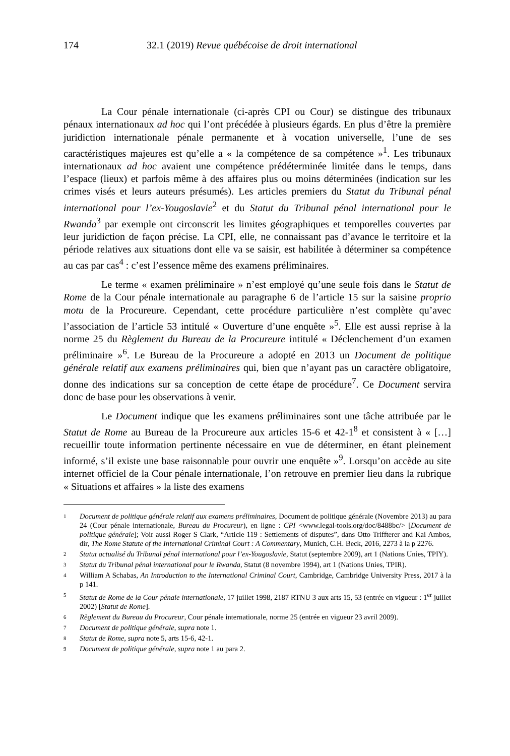174 32.1 (2019) Revue québécoise de droit international
La Cour pénale internationale (ci-après CPI ou Cour) se distingue des tribunaux pénaux internationaux ad hoc qui l’ont précédée à plusieurs égards. En plus d’être la première juridiction internationale pénale permanente et à vocation universelle, l’une de ses caractéristiques majeures est qu’elle a « la compétence de sa compétence »<sup>1</sup>. Les tribunaux internationaux ad hoc avaient une compétence prédéterminée limitée dans le temps, dans l’espace (lieux) et parfois même à des affaires plus ou moins déterminées (indication sur les crimes visés et leurs auteurs présumés). Les articles premiers du Statut du Tribunal pénal international pour l’ex-Yougoslavie<sup>2</sup> et du Statut du Tribunal pénal international pour le Rwanda<sup>3</sup> par exemple ont circonscrit les limites géographiques et temporelles couvertes par leur juridiction de façon précise. La CPI, elle, ne connaissant pas d’avance le territoire et la période relatives aux situations dont elle va se saisir, est habilitée à déterminer sa compétence au cas par cas<sup>4</sup> : c’est l’essence même des examens préliminaires.
Le terme « examen préliminaire » n’est employé qu’une seule fois dans le Statut de Rome de la Cour pénale internationale au paragraphe 6 de l’article 15 sur la saisine proprio motu de la Procureure. Cependant, cette procédure particulière n’est complète qu’avec l’association de l’article 53 intitulé « Ouverture d’une enquête »<sup>5</sup>. Elle est aussi reprise à la norme 25 du Règlement du Bureau de la Procureure intitulé « Déclenchement d’un examen préliminaire »<sup>6</sup>. Le Bureau de la Procureure a adopté en 2013 un Document de politique générale relatif aux examens préliminaires qui, bien que n’ayant pas un caractère obligatoire, donne des indications sur sa conception de cette étape de procédure<sup>7</sup>. Ce Document servira donc de base pour les observations à venir.
Le Document indique que les examens préliminaires sont une tâche attribuée par le Statut de Rome au Bureau de la Procureure aux articles 15-6 et 42-1<sup>8</sup> et consistent à « […] recueillir toute information pertinente nécessaire en vue de déterminer, en étant pleinement informé, s’il existe une base raisonnable pour ouvrir une enquête »<sup>9</sup>. Lorsqu’on accède au site internet officiel de la Cour pénale internationale, l’on retrouve en premier lieu dans la rubrique « Situations et affaires » la liste des examens
1 Document de politique générale relatif aux examens préliminaires, Document de politique générale (Novembre 2013) au para 24 (Cour pénale internationale, Bureau du Procureur), en ligne : CPI <www.legal-tools.org/doc/8488bc/> [Document de politique générale]; Voir aussi Roger S Clark, “Article 119 : Settlements of disputes”, dans Otto Triffterer and Kai Ambos, dir, The Rome Statute of the International Criminal Court : A Commentary, Munich, C.H. Beck, 2016, 2273 à la p 2276.
2 Statut actualisé du Tribunal pénal international pour l’ex-Yougoslavie, Statut (septembre 2009), art 1 (Nations Unies, TPIY).
3 Statut du Tribunal pénal international pour le Rwanda, Statut (8 novembre 1994), art 1 (Nations Unies, TPIR).
4 William A Schabas, An Introduction to the International Criminal Court, Cambridge, Cambridge University Press, 2017 à la p 141.
5 Statut de Rome de la Cour pénale internationale, 17 juillet 1998, 2187 RTNU 3 aux arts 15, 53 (entrée en vigueur : 1<sup>er</sup> juillet 2002) [Statut de Rome].
6 Règlement du Bureau du Procureur, Cour pénale internationale, norme 25 (entrée en vigueur 23 avril 2009).
7 Document de politique générale, supra note 1.
8 Statut de Rome, supra note 5, arts 15-6, 42-1.
9 Document de politique générale, supra note 1 au para 2.